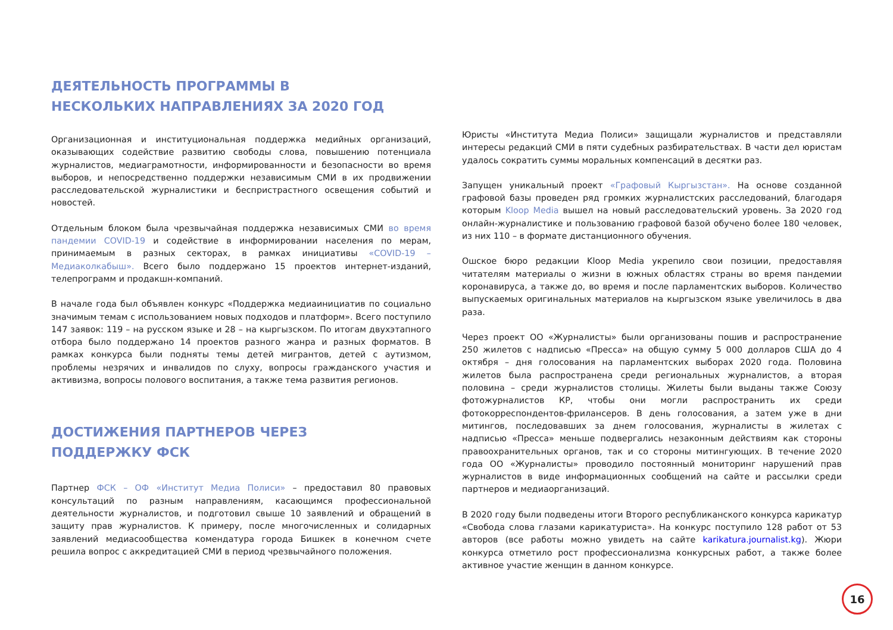ДЕЯТЕЛЬНОСТЬ ПРОГРАММЫ В
НЕСКОЛЬКИХ НАПРАВЛЕНИЯХ ЗА 2020 ГОД
Организационная и институциональная поддержка медийных организаций, оказывающих содействие развитию свободы слова, повышению потенциала журналистов, медиаграмотности, информированности и безопасности во время выборов, и непосредственно поддержки независимым СМИ в их продвижении расследовательской журналистики и беспристрастного освещения событий и новостей.
Отдельным блоком была чрезвычайная поддержка независимых СМИ во время пандемии COVID-19 и содействие в информировании населения по мерам, принимаемым в разных секторах, в рамках инициативы «COVID-19 – Медиаколкабыш». Всего было поддержано 15 проектов интернет-изданий, телепрограмм и продакшн-компаний.
В начале года был объявлен конкурс «Поддержка медиаинициатив по социально значимым темам с использованием новых подходов и платформ». Всего поступило 147 заявок: 119 – на русском языке и 28 – на кыргызском. По итогам двухэтапного отбора было поддержано 14 проектов разного жанра и разных форматов. В рамках конкурса были подняты темы детей мигрантов, детей с аутизмом, проблемы незрячих и инвалидов по слуху, вопросы гражданского участия и активизма, вопросы полового воспитания, а также тема развития регионов.
ДОСТИЖЕНИЯ ПАРТНЕРОВ ЧЕРЕЗ
ПОДДЕРЖКУ ФСК
Партнер ФСК – ОФ «Институт Медиа Полиси» – предоставил 80 правовых консультаций по разным направлениям, касающимся профессиональной деятельности журналистов, и подготовил свыше 10 заявлений и обращений в защиту прав журналистов. К примеру, после многочисленных и солидарных заявлений медиасообщества комендатура города Бишкек в конечном счете решила вопрос с аккредитацией СМИ в период чрезвычайного положения.
Юристы «Института Медиа Полиси» защищали журналистов и представляли интересы редакций СМИ в пяти судебных разбирательствах. В части дел юристам удалось сократить суммы моральных компенсаций в десятки раз.
Запущен уникальный проект «Графовый Кыргызстан». На основе созданной графовой базы проведен ряд громких журналистских расследований, благодаря которым Kloop Media вышел на новый расследовательский уровень. За 2020 год онлайн-журналистике и пользованию графовой базой обучено более 180 человек, из них 110 – в формате дистанционного обучения.
Ошское бюро редакции Kloop Media укрепило свои позиции, предоставляя читателям материалы о жизни в южных областях страны во время пандемии коронавируса, а также до, во время и после парламентских выборов. Количество выпускаемых оригинальных материалов на кыргызском языке увеличилось в два раза.
Через проект ОО «Журналисты» были организованы пошив и распространение 250 жилетов с надписью «Пресса» на общую сумму 5 000 долларов США до 4 октября – дня голосования на парламентских выборах 2020 года. Половина жилетов была распространена среди региональных журналистов, а вторая половина – среди журналистов столицы. Жилеты были выданы также Союзу фотожурналистов КР, чтобы они могли распространить их среди фотокорреспондентов-фрилансеров. В день голосования, а затем уже в дни митингов, последовавших за днем голосования, журналисты в жилетах с надписью «Пресса» меньше подвергались незаконным действиям как стороны правоохранительных органов, так и со стороны митингующих. В течение 2020 года ОО «Журналисты» проводило постоянный мониторинг нарушений прав журналистов в виде информационных сообщений на сайте и рассылки среди партнеров и медиаорганизаций.
В 2020 году были подведены итоги Второго республиканского конкурса карикатур «Свобода слова глазами карикатуриста». На конкурс поступило 128 работ от 53 авторов (все работы можно увидеть на сайте karikatura.journalist.kg). Жюри конкурса отметило рост профессионализма конкурсных работ, а также более активное участие женщин в данном конкурсе.
16